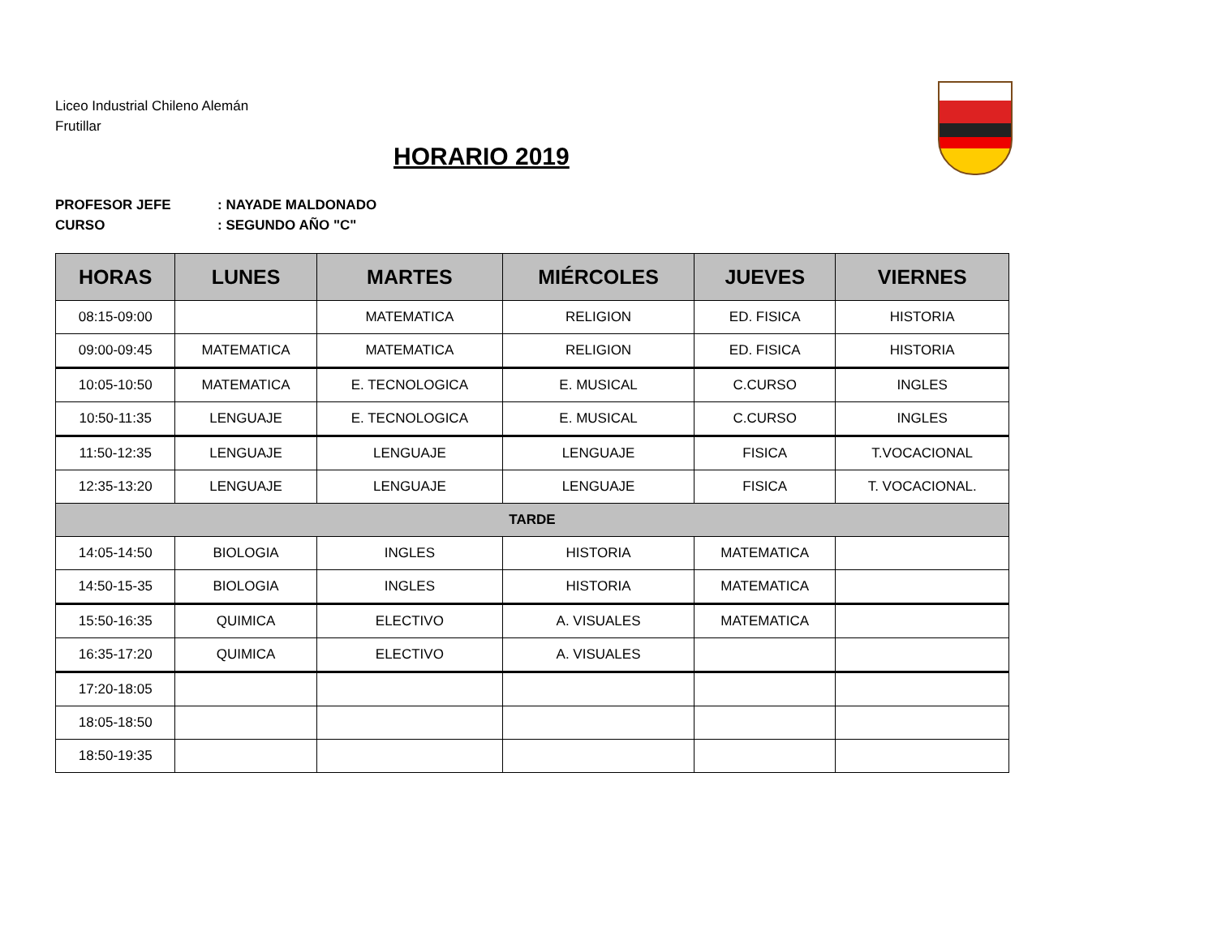Liceo Industrial Chileno Alemán
Frutillar
HORARIO 2019
PROFESOR JEFE: NAYADE MALDONADO
CURSO: SEGUNDO AÑO "C"
| HORAS | LUNES | MARTES | MIÉRCOLES | JUEVES | VIERNES |
| --- | --- | --- | --- | --- | --- |
| 08:15-09:00 | | MATEMATICA | RELIGION | ED. FISICA | HISTORIA |
| 09:00-09:45 | MATEMATICA | MATEMATICA | RELIGION | ED. FISICA | HISTORIA |
| 10:05-10:50 | MATEMATICA | E. TECNOLOGICA | E. MUSICAL | C.CURSO | INGLES |
| 10:50-11:35 | LENGUAJE | E. TECNOLOGICA | E. MUSICAL | C.CURSO | INGLES |
| 11:50-12:35 | LENGUAJE | LENGUAJE | LENGUAJE | FISICA | T.VOCACIONAL |
| 12:35-13:20 | LENGUAJE | LENGUAJE | LENGUAJE | FISICA | T. VOCACIONAL. |
| TARDE | | | | | |
| 14:05-14:50 | BIOLOGIA | INGLES | HISTORIA | MATEMATICA | |
| 14:50-15-35 | BIOLOGIA | INGLES | HISTORIA | MATEMATICA | |
| 15:50-16:35 | QUIMICA | ELECTIVO | A. VISUALES | MATEMATICA | |
| 16:35-17:20 | QUIMICA | ELECTIVO | A. VISUALES | | |
| 17:20-18:05 | | | | | |
| 18:05-18:50 | | | | | |
| 18:50-19:35 | | | | | |